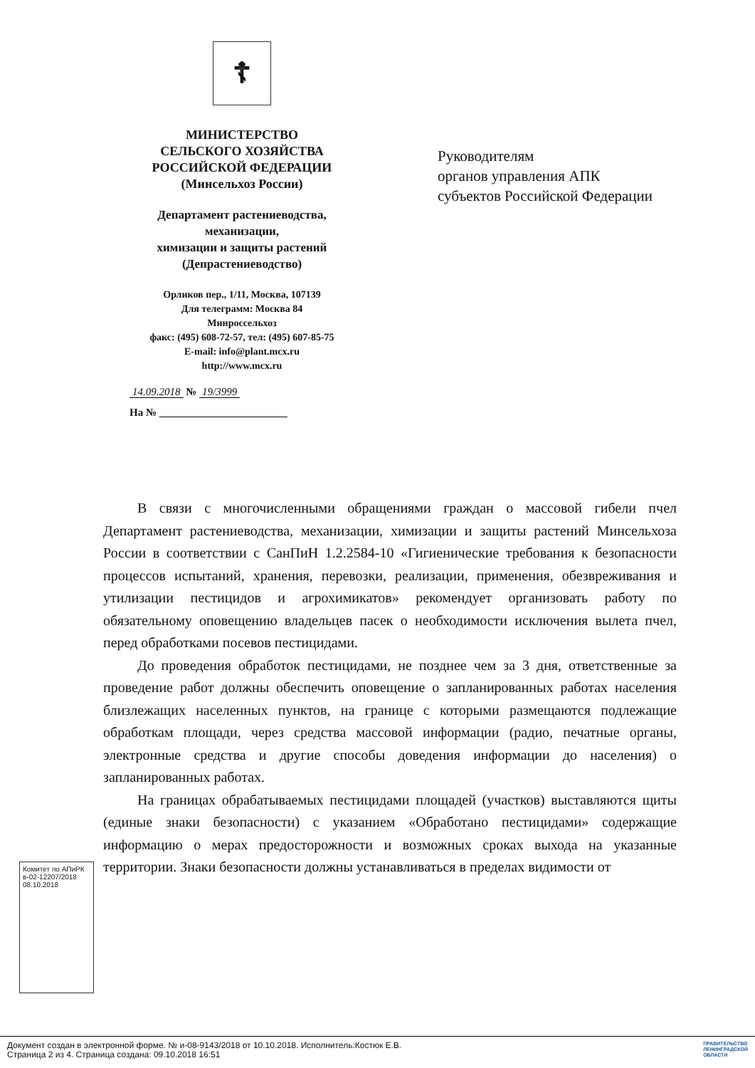☦
МИНИСТЕРСТВО
СЕЛЬСКОГО ХОЗЯЙСТВА
РОССИЙСКОЙ ФЕДЕРАЦИИ
(Минсельхоз России)
Департамент растениеводства,
механизации,
химизации и защиты растений
(Депрастениеводство)
Орликов пер., 1/11, Москва, 107139
Для телеграмм: Москва 84
Минроссельхоз
факс: (495) 608-72-57, тел: (495) 607-85-75
E-mail: info@plant.mcx.ru
http://www.mcx.ru
14.09.2018 № 19/3999
На № ________________________
Руководителям
органов управления АПК
субъектов Российской Федерации
В связи с многочисленными обращениями граждан о массовой гибели пчел Департамент растениеводства, механизации, химизации и защиты растений Минсельхоза России в соответствии с СанПиН 1.2.2584-10 «Гигиенические требования к безопасности процессов испытаний, хранения, перевозки, реализации, применения, обезвреживания и утилизации пестицидов и агрохимикатов» рекомендует организовать работу по обязательному оповещению владельцев пасек о необходимости исключения вылета пчел, перед обработками посевов пестицидами.
До проведения обработок пестицидами, не позднее чем за 3 дня, ответственные за проведение работ должны обеспечить оповещение о запланированных работах населения близлежащих населенных пунктов, на границе с которыми размещаются подлежащие обработкам площади, через средства массовой информации (радио, печатные органы, электронные средства и другие способы доведения информации до населения) о запланированных работах.
На границах обрабатываемых пестицидами площадей (участков) выставляются щиты (единые знаки безопасности) с указанием «Обработано пестицидами» содержащие информацию о мерах предосторожности и возможных сроках выхода на указанные территории. Знаки безопасности должны устанавливаться в пределах видимости от
Комитет по АПиРК
в-02-12207/2018
08.10.2018
Документ создан в электронной форме. № и-08-9143/2018 от 10.10.2018. Исполнитель:Костюк Е.В.
Страница 2 из 4. Страница создана: 09.10.2018 16:51
ПРАВИТЕЛЬСТВО
ЛЕНИНГРАДСКОЙ
ОБЛАСТИ